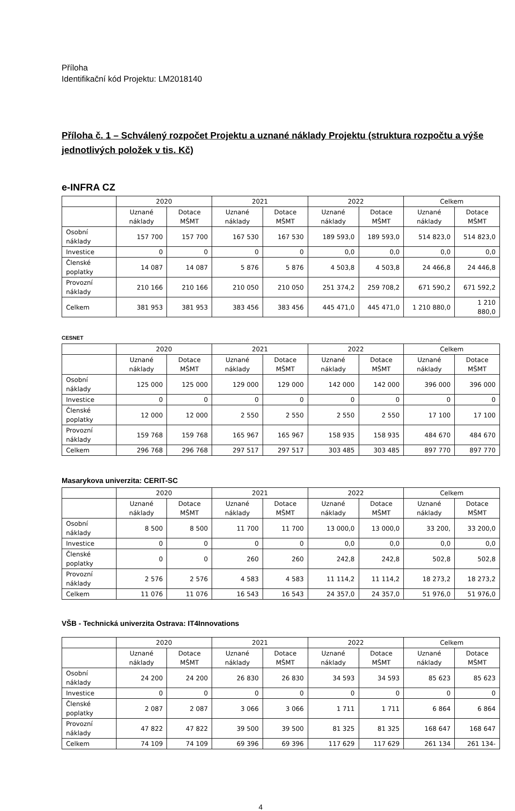Příloha
Identifikační kód Projektu: LM2018140
Příloha č. 1 – Schválený rozpočet Projektu a uznané náklady Projektu (struktura rozpočtu a výše jednotlivých položek v tis. Kč)
e-INFRA CZ
| | 2020 | | 2021 | | 2022 | | Celkem | |
| --- | --- | --- | --- | --- | --- | --- | --- | --- |
| | Uznané náklady | Dotace MŠMT | Uznané náklady | Dotace MŠMT | Uznané náklady | Dotace MŠMT | Uznané náklady | Dotace MŠMT |
| Osobní náklady | 157 700 | 157 700 | 167 530 | 167 530 | 189 593,0 | 189 593,0 | 514 823,0 | 514 823,0 |
| Investice | 0 | 0 | 0 | 0 | 0,0 | 0,0 | 0,0 | 0,0 |
| Členské poplatky | 14 087 | 14 087 | 5 876 | 5 876 | 4 503,8 | 4 503,8 | 24 466,8 | 24 446,8 |
| Provozní náklady | 210 166 | 210 166 | 210 050 | 210 050 | 251 374,2 | 259 708,2 | 671 590,2 | 671 592,2 |
| Celkem | 381 953 | 381 953 | 383 456 | 383 456 | 445 471,0 | 445 471,0 | 1 210 880,0 | 1 210 880,0 |
CESNET
| | 2020 | | 2021 | | 2022 | | Celkem | |
| --- | --- | --- | --- | --- | --- | --- | --- | --- |
| | Uznané náklady | Dotace MŠMT | Uznané náklady | Dotace MŠMT | Uznané náklady | Dotace MŠMT | Uznané náklady | Dotace MŠMT |
| Osobní náklady | 125 000 | 125 000 | 129 000 | 129 000 | 142 000 | 142 000 | 396 000 | 396 000 |
| Investice | 0 | 0 | 0 | 0 | 0 | 0 | 0 | 0 |
| Členské poplatky | 12 000 | 12 000 | 2 550 | 2 550 | 2 550 | 2 550 | 17 100 | 17 100 |
| Provozní náklady | 159 768 | 159 768 | 165 967 | 165 967 | 158 935 | 158 935 | 484 670 | 484 670 |
| Celkem | 296 768 | 296 768 | 297 517 | 297 517 | 303 485 | 303 485 | 897 770 | 897 770 |
Masarykova univerzita: CERIT-SC
| | 2020 | | 2021 | | 2022 | | Celkem | |
| --- | --- | --- | --- | --- | --- | --- | --- | --- |
| | Uznané náklady | Dotace MŠMT | Uznané náklady | Dotace MŠMT | Uznané náklady | Dotace MŠMT | Uznané náklady | Dotace MŠMT |
| Osobní náklady | 8 500 | 8 500 | 11 700 | 11 700 | 13 000,0 | 13 000,0 | 33 200, | 33 200,0 |
| Investice | 0 | 0 | 0 | 0 | 0,0 | 0,0 | 0,0 | 0,0 |
| Členské poplatky | 0 | 0 | 260 | 260 | 242,8 | 242,8 | 502,8 | 502,8 |
| Provozní náklady | 2 576 | 2 576 | 4 583 | 4 583 | 11 114,2 | 11 114,2 | 18 273,2 | 18 273,2 |
| Celkem | 11 076 | 11 076 | 16 543 | 16 543 | 24 357,0 | 24 357,0 | 51 976,0 | 51 976,0 |
VŠB - Technická univerzita Ostrava: IT4Innovations
| | 2020 | | 2021 | | 2022 | | Celkem | |
| --- | --- | --- | --- | --- | --- | --- | --- | --- |
| | Uznané náklady | Dotace MŠMT | Uznané náklady | Dotace MŠMT | Uznané náklady | Dotace MŠMT | Uznané náklady | Dotace MŠMT |
| Osobní náklady | 24 200 | 24 200 | 26 830 | 26 830 | 34 593 | 34 593 | 85 623 | 85 623 |
| Investice | 0 | 0 | 0 | 0 | 0 | 0 | 0 | 0 |
| Členské poplatky | 2 087 | 2 087 | 3 066 | 3 066 | 1 711 | 1 711 | 6 864 | 6 864 |
| Provozní náklady | 47 822 | 47 822 | 39 500 | 39 500 | 81 325 | 81 325 | 168 647 | 168 647 |
| Celkem | 74 109 | 74 109 | 69 396 | 69 396 | 117 629 | 117 629 | 261 134 | 261 134- |
4